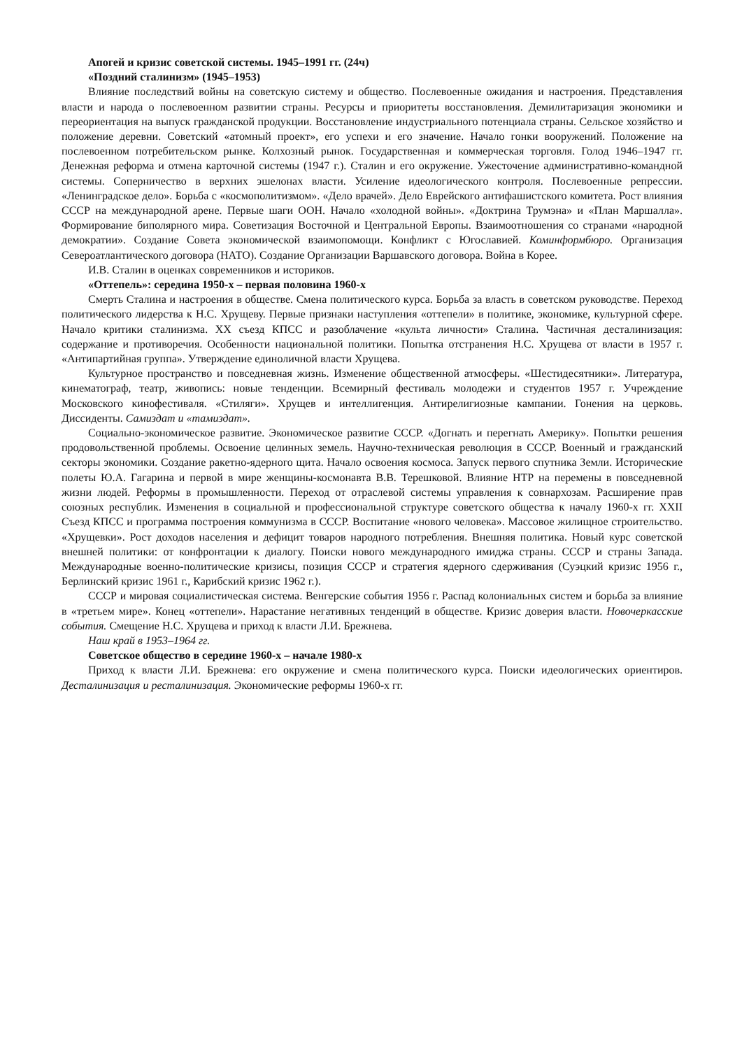Апогей и кризис советской системы. 1945–1991 гг. (24ч)
«Поздний сталинизм» (1945–1953)
Влияние последствий войны на советскую систему и общество. Послевоенные ожидания и настроения. Представления власти и народа о послевоенном развитии страны. Ресурсы и приоритеты восстановления. Демилитаризация экономики и переориентация на выпуск гражданской продукции. Восстановление индустриального потенциала страны. Сельское хозяйство и положение деревни. Советский «атомный проект», его успехи и его значение. Начало гонки вооружений. Положение на послевоенном потребительском рынке. Колхозный рынок. Государственная и коммерческая торговля. Голод 1946–1947 гг. Денежная реформа и отмена карточной системы (1947 г.). Сталин и его окружение. Ужесточение административно-командной системы. Соперничество в верхних эшелонах власти. Усиление идеологического контроля. Послевоенные репрессии. «Ленинградское дело». Борьба с «космополитизмом». «Дело врачей». Дело Еврейского антифашистского комитета. Рост влияния СССР на международной арене. Первые шаги ООН. Начало «холодной войны». «Доктрина Трумэна» и «План Маршалла». Формирование биполярного мира. Советизация Восточной и Центральной Европы. Взаимоотношения со странами «народной демократии». Создание Совета экономической взаимопомощи. Конфликт с Югославией. Коминформбюро. Организация Североатлантического договора (НАТО). Создание Организации Варшавского договора. Война в Корее.
И.В. Сталин в оценках современников и историков.
«Оттепель»: середина 1950-х – первая половина 1960-х
Смерть Сталина и настроения в обществе. Смена политического курса. Борьба за власть в советском руководстве. Переход политического лидерства к Н.С. Хрущеву. Первые признаки наступления «оттепели» в политике, экономике, культурной сфере. Начало критики сталинизма. XX съезд КПСС и разоблачение «культа личности» Сталина. Частичная десталинизация: содержание и противоречия. Особенности национальной политики. Попытка отстранения Н.С. Хрущева от власти в 1957 г. «Антипартийная группа». Утверждение единоличной власти Хрущева.
Культурное пространство и повседневная жизнь. Изменение общественной атмосферы. «Шестидесятники». Литература, кинематограф, театр, живопись: новые тенденции. Всемирный фестиваль молодежи и студентов 1957 г. Учреждение Московского кинофестиваля. «Стиляги». Хрущев и интеллигенция. Антирелигиозные кампании. Гонения на церковь. Диссиденты. Самиздат и «тамиздат».
Социально-экономическое развитие. Экономическое развитие СССР. «Догнать и перегнать Америку». Попытки решения продовольственной проблемы. Освоение целинных земель. Научно-техническая революция в СССР. Военный и гражданский секторы экономики. Создание ракетно-ядерного щита. Начало освоения космоса. Запуск первого спутника Земли. Исторические полеты Ю.А. Гагарина и первой в мире женщины-космонавта В.В. Терешковой. Влияние НТР на перемены в повседневной жизни людей. Реформы в промышленности. Переход от отраслевой системы управления к совнархозам. Расширение прав союзных республик. Изменения в социальной и профессиональной структуре советского общества к началу 1960-х гг. XXII Съезд КПСС и программа построения коммунизма в СССР. Воспитание «нового человека». Массовое жилищное строительство. «Хрущевки». Рост доходов населения и дефицит товаров народного потребления. Внешняя политика. Новый курс советской внешней политики: от конфронтации к диалогу. Поиски нового международного имиджа страны. СССР и страны Запада. Международные военно-политические кризисы, позиция СССР и стратегия ядерного сдерживания (Суэцкий кризис 1956 г., Берлинский кризис 1961 г., Карибский кризис 1962 г.).
СССР и мировая социалистическая система. Венгерские события 1956 г. Распад колониальных систем и борьба за влияние в «третьем мире». Конец «оттепели». Нарастание негативных тенденций в обществе. Кризис доверия власти. Новочеркасские события. Смещение Н.С. Хрущева и приход к власти Л.И. Брежнева.
Наш край в 1953–1964 гг.
Советское общество в середине 1960-х – начале 1980-х
Приход к власти Л.И. Брежнева: его окружение и смена политического курса. Поиски идеологических ориентиров. Десталинизация и ресталинизация. Экономические реформы 1960-х гг.